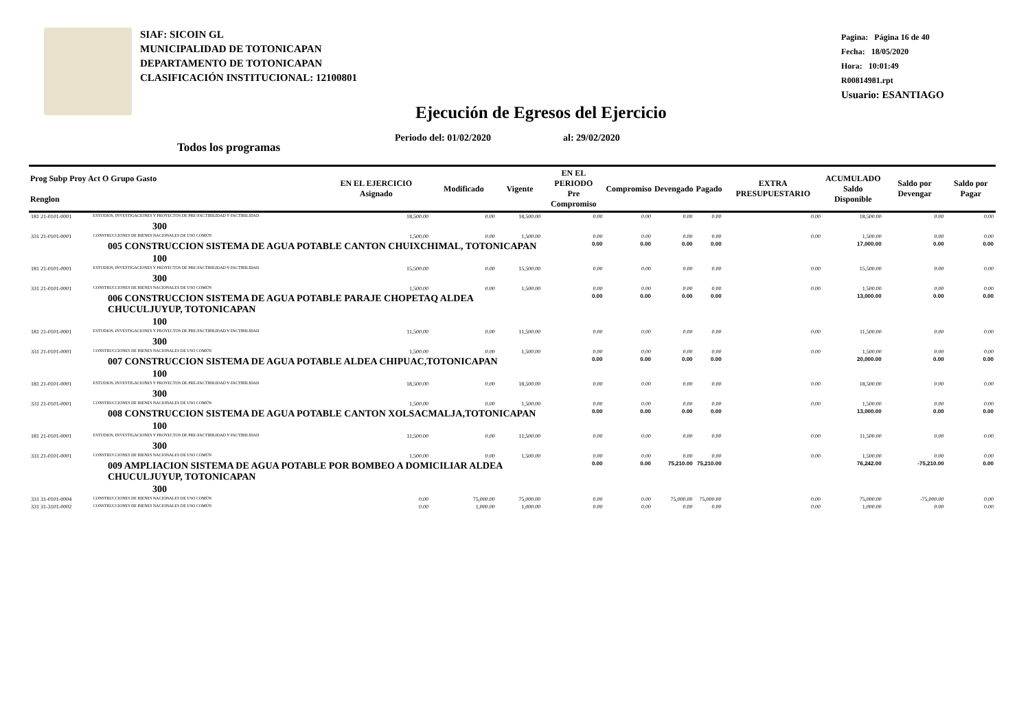SIAF: SICOIN GL
MUNICIPALIDAD DE TOTONICAPAN
DEPARTAMENTO DE TOTONICAPAN
CLASIFICACIÓN INSTITUCIONAL: 12100801
Pagina: Página 16 de 40
Fecha: 18/05/2020
Hora: 10:01:49
R00814981.rpt
Usuario: ESANTIAGO
Ejecución de Egresos del Ejercicio
Periodo del: 01/02/2020 al: 29/02/2020
Todos los programas
| Prog Subp Proy Act O Grupo Gasto Renglon | | EN EL EJERCICIO Asignado | Modificado | Vigente | EN EL PERIODO Pre Compromiso | Compromiso | Devengado | Pagado | EXTRA PRESUPUESTARIO | ACUMULADO Saldo Disponible | Saldo por Devengar | Saldo por Pagar |
| --- | --- | --- | --- | --- | --- | --- | --- | --- | --- | --- | --- | --- |
| 181 21-0101-0001 | ESTUDIOS, INVESTIGACIONES Y PROYECTOS DE PRE-FACTIBILIDAD Y FACTIBILIDAD | 18,500.00 | 0.00 | 18,500.00 | 0.00 | 0.00 | 0.00 | 0.00 | 0.00 | 18,500.00 | 0.00 | 0.00 |
| 300 | | | | | | | | | | | | |
| 331 21-0101-0001 | CONSTRUCCIONES DE BIENES NACIONALES DE USO COMÚN | 1,500.00 | 0.00 | 1,500.00 | 0.00 | 0.00 | 0.00 | 0.00 | 0.00 | 1,500.00 | 0.00 | 0.00 |
| 005 CONSTRUCCION SISTEMA DE AGUA POTABLE CANTON CHUIXCHIMAL, TOTONICAPAN | | | | | 0.00 | 0.00 | 0.00 | 0.00 | | 17,000.00 | 0.00 | 0.00 |
| 100 | | | | | | | | | | | | |
| 181 21-0101-0001 | ESTUDIOS, INVESTIGACIONES Y PROYECTOS DE PRE-FACTIBILIDAD Y FACTIBILIDAD | 15,500.00 | 0.00 | 15,500.00 | 0.00 | 0.00 | 0.00 | 0.00 | 0.00 | 15,500.00 | 0.00 | 0.00 |
| 300 | | | | | | | | | | | | |
| 331 21-0101-0001 | CONSTRUCCIONES DE BIENES NACIONALES DE USO COMÚN | 1,500.00 | 0.00 | 1,500.00 | 0.00 | 0.00 | 0.00 | 0.00 | 0.00 | 1,500.00 | 0.00 | 0.00 |
| 006 CONSTRUCCION SISTEMA DE AGUA POTABLE PARAJE CHOPETAQ ALDEA CHUCULJUYUP, TOTONICAPAN | | | | | 0.00 | 0.00 | 0.00 | 0.00 | | 13,000.00 | 0.00 | 0.00 |
| 100 | | | | | | | | | | | | |
| 181 21-0101-0001 | ESTUDIOS, INVESTIGACIONES Y PROYECTOS DE PRE-FACTIBILIDAD Y FACTIBILIDAD | 11,500.00 | 0.00 | 11,500.00 | 0.00 | 0.00 | 0.00 | 0.00 | 0.00 | 11,500.00 | 0.00 | 0.00 |
| 300 | | | | | | | | | | | | |
| 331 21-0101-0001 | CONSTRUCCIONES DE BIENES NACIONALES DE USO COMÚN | 1,500.00 | 0.00 | 1,500.00 | 0.00 | 0.00 | 0.00 | 0.00 | 0.00 | 1,500.00 | 0.00 | 0.00 |
| 007 CONSTRUCCION SISTEMA DE AGUA POTABLE ALDEA CHIPUAC,TOTONICAPAN | | | | | 0.00 | 0.00 | 0.00 | 0.00 | | 20,000.00 | 0.00 | 0.00 |
| 100 | | | | | | | | | | | | |
| 181 21-0101-0001 | ESTUDIOS, INVESTIGACIONES Y PROYECTOS DE PRE-FACTIBILIDAD Y FACTIBILIDAD | 18,500.00 | 0.00 | 18,500.00 | 0.00 | 0.00 | 0.00 | 0.00 | 0.00 | 18,500.00 | 0.00 | 0.00 |
| 300 | | | | | | | | | | | | |
| 331 21-0101-0001 | CONSTRUCCIONES DE BIENES NACIONALES DE USO COMÚN | 1,500.00 | 0.00 | 1,500.00 | 0.00 | 0.00 | 0.00 | 0.00 | 0.00 | 1,500.00 | 0.00 | 0.00 |
| 008 CONSTRUCCION SISTEMA DE AGUA POTABLE CANTON XOLSACMALJA,TOTONICAPAN | | | | | 0.00 | 0.00 | 0.00 | 0.00 | | 13,000.00 | 0.00 | 0.00 |
| 100 | | | | | | | | | | | | |
| 181 21-0101-0001 | ESTUDIOS, INVESTIGACIONES Y PROYECTOS DE PRE-FACTIBILIDAD Y FACTIBILIDAD | 11,500.00 | 0.00 | 11,500.00 | 0.00 | 0.00 | 0.00 | 0.00 | 0.00 | 11,500.00 | 0.00 | 0.00 |
| 300 | | | | | | | | | | | | |
| 331 21-0101-0001 | CONSTRUCCIONES DE BIENES NACIONALES DE USO COMÚN | 1,500.00 | 0.00 | 1,500.00 | 0.00 | 0.00 | 0.00 | 0.00 | 0.00 | 1,500.00 | 0.00 | 0.00 |
| 009 AMPLIACION SISTEMA DE AGUA POTABLE POR BOMBEO A DOMICILIAR ALDEA CHUCULJUYUP, TOTONICAPAN | | | | | 0.00 | 0.00 | 75,210.00 | 75,210.00 | | 76,242.00 | -75,210.00 | 0.00 |
| 300 | | | | | | | | | | | | |
| 331 31-0101-0004 | CONSTRUCCIONES DE BIENES NACIONALES DE USO COMÚN | 0.00 | 75,000.00 | 75,000.00 | 0.00 | 0.00 | 75,000.00 | 75,000.00 | 0.00 | 75,000.00 | -75,000.00 | 0.00 |
| 331 31-3101-0002 | CONSTRUCCIONES DE BIENES NACIONALES DE USO COMÚN | 0.00 | 1,000.00 | 1,000.00 | 0.00 | 0.00 | 0.00 | 0.00 | 0.00 | 1,000.00 | 0.00 | 0.00 |